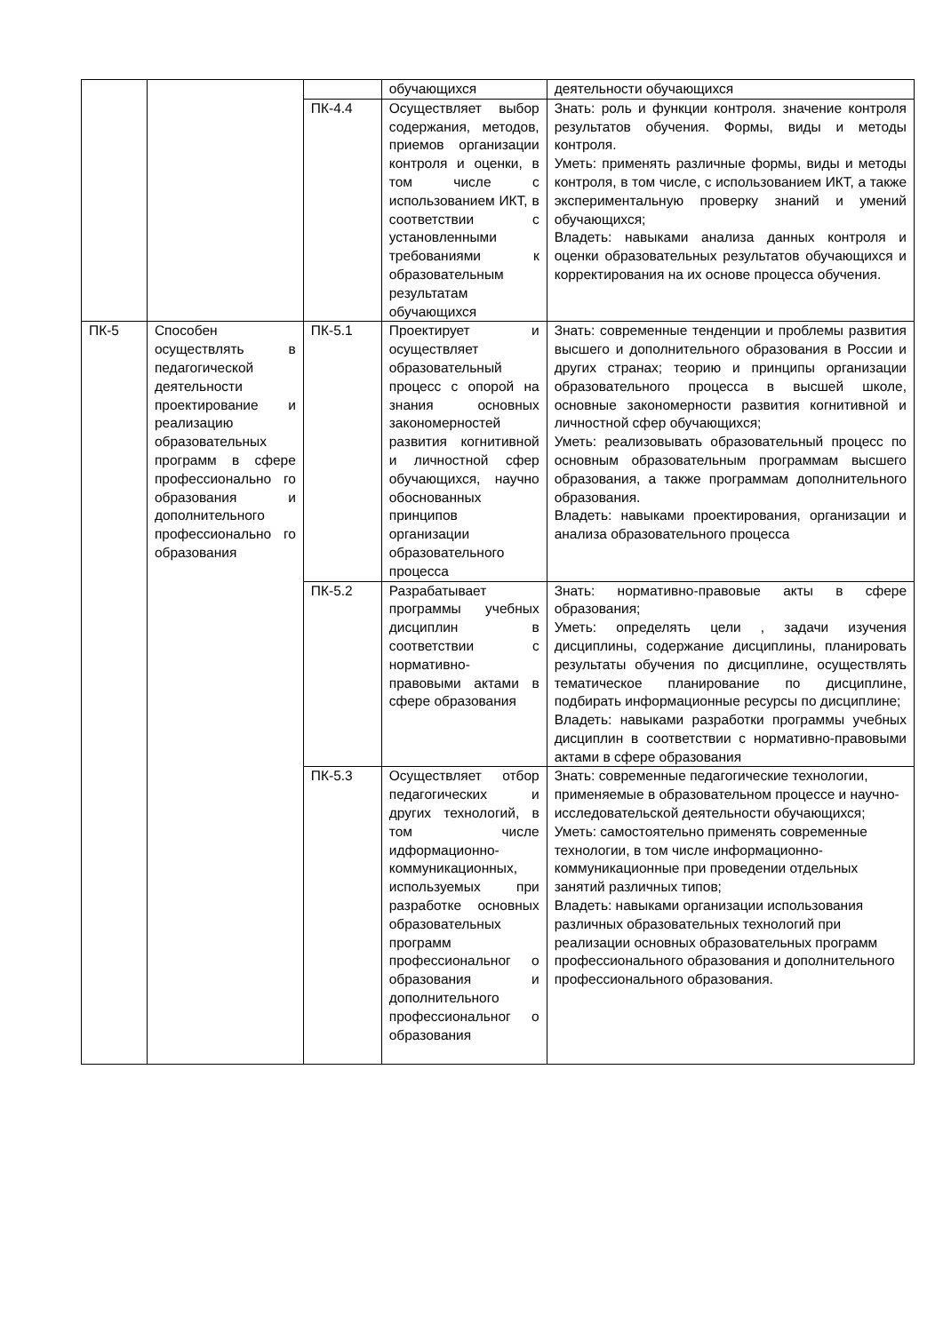| | | | обучающихся | деятельности обучающихся |
| | | ПК-4.4 | Осуществляет выбор содержания, методов, приемов организации контроля и оценки, в том числе с использованием ИКТ, в соответствии с установленными требованиями к образовательным результатам обучающихся | Знать: роль и функции контроля. значение контроля результатов обучения. Формы, виды и методы контроля. Уметь: применять различные формы, виды и методы контроля, в том числе, с использованием ИКТ, а также экспериментальную проверку знаний и умений обучающихся; Владеть: навыками анализа данных контроля и оценки образовательных результатов обучающихся и корректирования на их основе процесса обучения. |
| ПК-5 | Способен осуществлять в педагогической деятельности проектирование и реализацию образовательных программ в сфере профессионально го образования и дополнительного профессионально го образования | ПК-5.1 | Проектирует и осуществляет образовательный процесс с опорой на знания основных закономерностей развития когнитивной и личностной сфер обучающихся, научно обоснованных принципов организации образовательного процесса | Знать: современные тенденции и проблемы развития высшего и дополнительного образования в России и других странах; теорию и принципы организации образовательного процесса в высшей школе, основные закономерности развития когнитивной и личностной сфер обучающихся; Уметь: реализовывать образовательный процесс по основным образовательным программам высшего образования, а также программам дополнительного образования. Владеть: навыками проектирования, организации и анализа образовательного процесса |
| | | ПК-5.2 | Разрабатывает программы учебных дисциплин в соответствии с нормативно-правовыми актами в сфере образования | Знать: нормативно-правовые акты в сфере образования; Уметь: определять цели , задачи изучения дисциплины, содержание дисциплины, планировать результаты обучения по дисциплине, осуществлять тематическое планирование по дисциплине, подбирать информационные ресурсы по дисциплине; Владеть: навыками разработки программы учебных дисциплин в соответствии с нормативно-правовыми актами в сфере образования |
| | | ПК-5.3 | Осуществляет отбор педагогических и других технологий, в том числе идформационно-коммуникационных, используемых при разработке основных образовательных программ профессиональног о образования и дополнительного профессиональног о образования | Знать: современные педагогические технологии, применяемые в образовательном процессе и научно-исследовательской деятельности обучающихся; Уметь: самостоятельно применять современные технологии, в том числе информационно-коммуникационные при проведении отдельных занятий различных типов; Владеть: навыками организации использования различных образовательных технологий при реализации основных образовательных программ профессионального образования и дополнительного профессионального образования. |